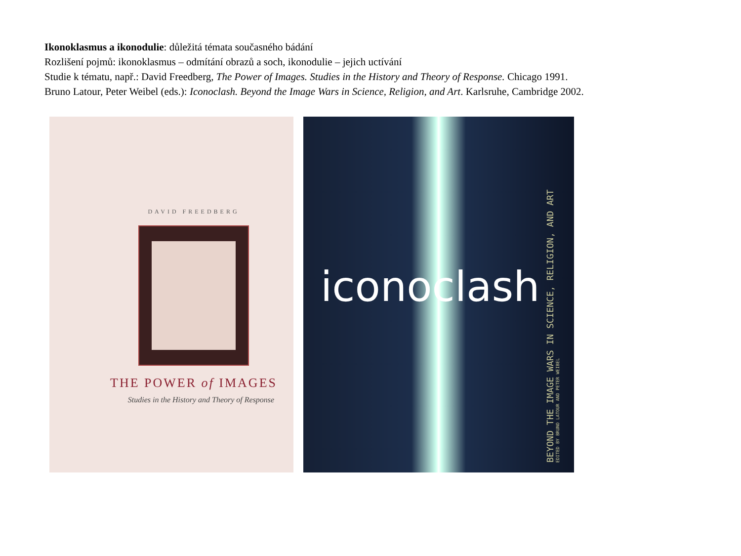Ikonoklasmus a ikonodulie: důležitá témata současného bádání
Rozlišení pojmů: ikonoklasmus – odmítání obrazů a soch, ikonodulie – jejich uctívání
Studie k tématu, např.: David Freedberg, The Power of Images. Studies in the History and Theory of Response. Chicago 1991.
Bruno Latour, Peter Weibel (eds.): Iconoclash. Beyond the Image Wars in Science, Religion, and Art. Karlsruhe, Cambridge 2002.
DAVID FREEDBERG
THE POWER of IMAGES
Studies in the History and Theory of Response
iconoclash
BEYOND THE IMAGE WARS IN SCIENCE, RELIGION, AND ART
EDITED BY BRUNO LATOUR AND PETER WEIBEL